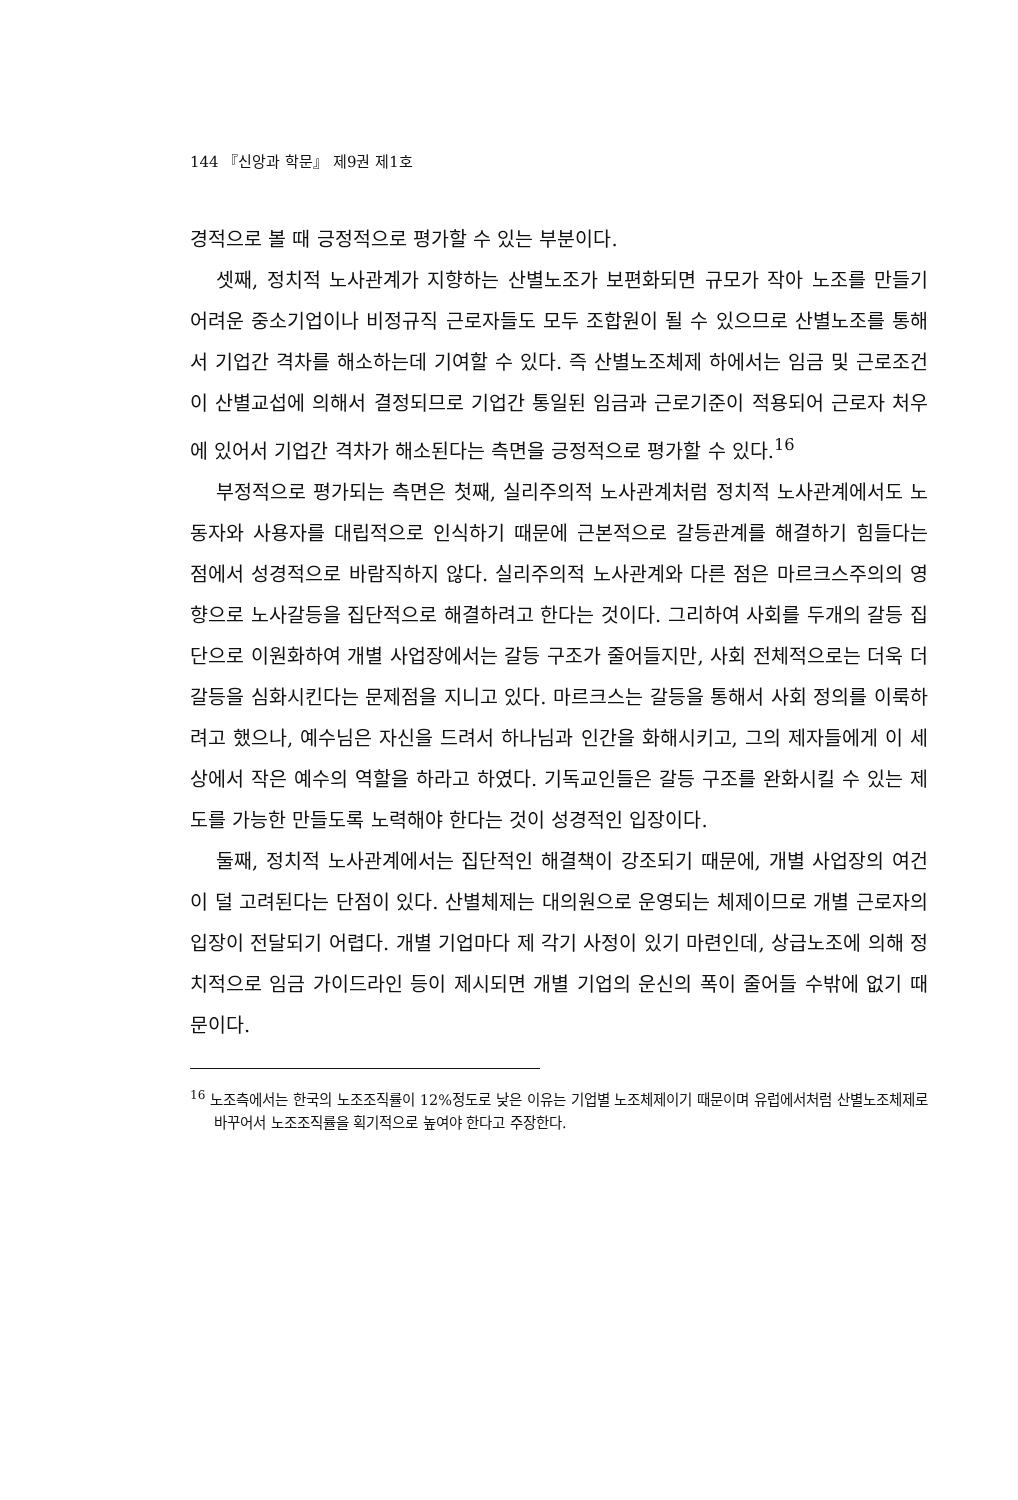144 『신앙과 학문』 제9권 제1호
경적으로 볼 때 긍정적으로 평가할 수 있는 부분이다.
셋째, 정치적 노사관계가 지향하는 산별노조가 보편화되면 규모가 작아 노조를 만들기 어려운 중소기업이나 비정규직 근로자들도 모두 조합원이 될 수 있으므로 산별노조를 통해서 기업간 격차를 해소하는데 기여할 수 있다. 즉 산별노조체제 하에서는 임금 및 근로조건이 산별교섭에 의해서 결정되므로 기업간 통일된 임금과 근로기준이 적용되어 근로자 처우에 있어서 기업간 격차가 해소된다는 측면을 긍정적으로 평가할 수 있다.<sup>16</sup>
부정적으로 평가되는 측면은 첫째, 실리주의적 노사관계처럼 정치적 노사관계에서도 노동자와 사용자를 대립적으로 인식하기 때문에 근본적으로 갈등관계를 해결하기 힘들다는 점에서 성경적으로 바람직하지 않다. 실리주의적 노사관계와 다른 점은 마르크스주의의 영향으로 노사갈등을 집단적으로 해결하려고 한다는 것이다. 그리하여 사회를 두개의 갈등 집단으로 이원화하여 개별 사업장에서는 갈등 구조가 줄어들지만, 사회 전체적으로는 더욱 더 갈등을 심화시킨다는 문제점을 지니고 있다. 마르크스는 갈등을 통해서 사회 정의를 이룩하려고 했으나, 예수님은 자신을 드려서 하나님과 인간을 화해시키고, 그의 제자들에게 이 세상에서 작은 예수의 역할을 하라고 하였다. 기독교인들은 갈등 구조를 완화시킬 수 있는 제도를 가능한 만들도록 노력해야 한다는 것이 성경적인 입장이다.
둘째, 정치적 노사관계에서는 집단적인 해결책이 강조되기 때문에, 개별 사업장의 여건이 덜 고려된다는 단점이 있다. 산별체제는 대의원으로 운영되는 체제이므로 개별 근로자의 입장이 전달되기 어렵다. 개별 기업마다 제 각기 사정이 있기 마련인데, 상급노조에 의해 정치적으로 임금 가이드라인 등이 제시되면 개별 기업의 운신의 폭이 줄어들 수밖에 없기 때문이다.
<sup>16</sup> 노조측에서는 한국의 노조조직률이 12%정도로 낮은 이유는 기업별 노조체제이기 때문이며 유럽에서처럼 산별노조체제로 바꾸어서 노조조직률을 획기적으로 높여야 한다고 주장한다.